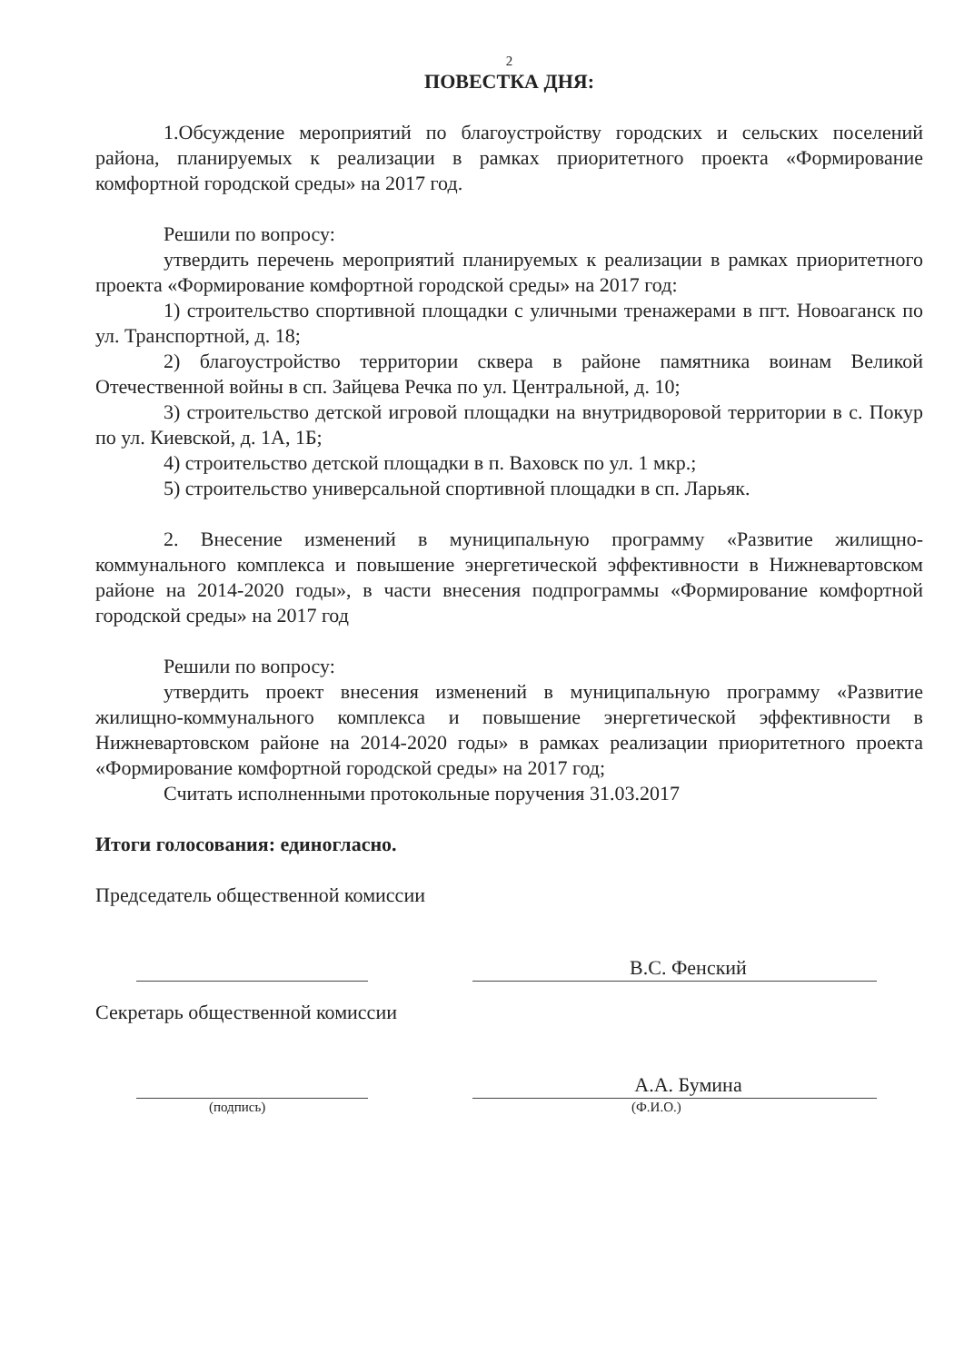2
ПОВЕСТКА ДНЯ:
1.Обсуждение мероприятий по благоустройству городских и сельских поселений района, планируемых к реализации в рамках приоритетного проекта «Формирование комфортной городской среды» на 2017 год.
Решили по вопросу:
утвердить перечень мероприятий планируемых к реализации в рамках приоритетного проекта «Формирование комфортной городской среды» на 2017 год:
1) строительство спортивной площадки с уличными тренажерами в пгт. Новоаганск по ул. Транспортной, д. 18;
2) благоустройство территории сквера в районе памятника воинам Великой Отечественной войны в сп. Зайцева Речка по ул. Центральной, д. 10;
3) строительство детской игровой площадки на внутридворовой территории в с. Покур по ул. Киевской, д. 1А, 1Б;
4) строительство детской площадки в п. Ваховск по ул. 1 мкр.;
5) строительство универсальной спортивной площадки в сп. Ларьяк.
2. Внесение изменений в муниципальную программу «Развитие жилищно-коммунального комплекса и повышение энергетической эффективности в Нижневартовском районе на 2014-2020 годы», в части внесения подпрограммы «Формирование комфортной городской среды» на 2017 год
Решили по вопросу:
утвердить проект внесения изменений в муниципальную программу «Развитие жилищно-коммунального комплекса и повышение энергетической эффективности в Нижневартовском районе на 2014-2020 годы» в рамках реализации приоритетного проекта «Формирование комфортной городской среды» на 2017 год;
Считать исполненными протокольные поручения 31.03.2017
Итоги голосования: единогласно.
Председатель общественной комиссии
В.С. Фенский
Секретарь общественной комиссии
А.А. Бумина
(подпись) (Ф.И.О.)